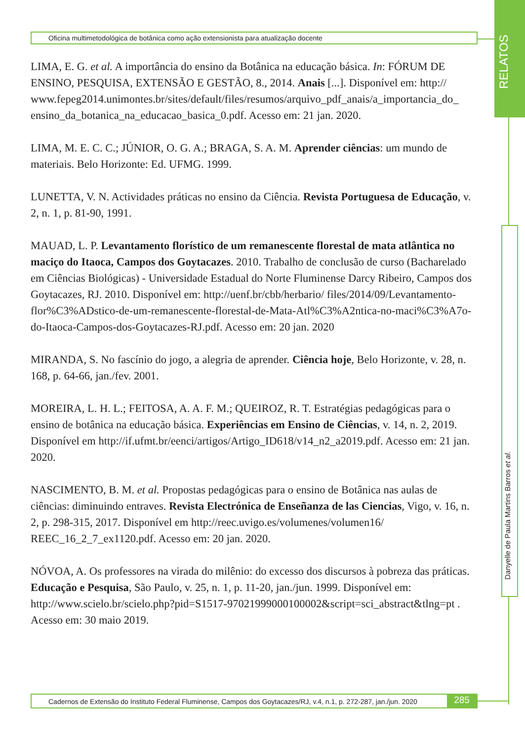Oficina multimetodológica de botânica como ação extensionista para atualização docente
RELATOS
Danyelle de Paula Martins Barros et al.
LIMA, E. G. et al. A importância do ensino da Botânica na educação básica. In: FÓRUM DE ENSINO, PESQUISA, EXTENSÃO E GESTÃO, 8., 2014. Anais [...]. Disponível em: http:// www.fepeg2014.unimontes.br/sites/default/files/resumos/arquivo_pdf_anais/a_importancia_do_ ensino_da_botanica_na_educacao_basica_0.pdf. Acesso em: 21 jan. 2020.
LIMA, M. E. C. C.; JÚNIOR, O. G. A.; BRAGA, S. A. M. Aprender ciências: um mundo de materiais. Belo Horizonte: Ed. UFMG. 1999.
LUNETTA, V. N. Actividades práticas no ensino da Ciência. Revista Portuguesa de Educação, v. 2, n. 1, p. 81-90, 1991.
MAUAD, L. P. Levantamento florístico de um remanescente florestal de mata atlântica no maciço do Itaoca, Campos dos Goytacazes. 2010. Trabalho de conclusão de curso (Bacharelado em Ciências Biológicas) - Universidade Estadual do Norte Fluminense Darcy Ribeiro, Campos dos Goytacazes, RJ. 2010. Disponível em: http://uenf.br/cbb/herbario/ files/2014/09/Levantamento-flor%C3%ADstico-de-um-remanescente-florestal-de-Mata-Atl%C3%A2ntica-no-maci%C3%A7o-do-Itaoca-Campos-dos-Goytacazes-RJ.pdf. Acesso em: 20 jan. 2020
MIRANDA, S. No fascínio do jogo, a alegria de aprender. Ciência hoje, Belo Horizonte, v. 28, n. 168, p. 64-66, jan./fev. 2001.
MOREIRA, L. H. L.; FEITOSA, A. A. F. M.; QUEIROZ, R. T. Estratégias pedagógicas para o ensino de botânica na educação básica. Experiências em Ensino de Ciências, v. 14, n. 2, 2019. Disponível em http://if.ufmt.br/eenci/artigos/Artigo_ID618/v14_n2_a2019.pdf. Acesso em: 21 jan. 2020.
NASCIMENTO, B. M. et al. Propostas pedagógicas para o ensino de Botânica nas aulas de ciências: diminuindo entraves. Revista Electrónica de Enseñanza de las Ciencias, Vigo, v. 16, n. 2, p. 298-315, 2017. Disponível em http://reec.uvigo.es/volumenes/volumen16/ REEC_16_2_7_ex1120.pdf. Acesso em: 20 jan. 2020.
NÓVOA, A. Os professores na virada do milênio: do excesso dos discursos à pobreza das práticas. Educação e Pesquisa, São Paulo, v. 25, n. 1, p. 11-20, jan./jun. 1999. Disponível em: http://www.scielo.br/scielo.php?pid=S1517-97021999000100002&script=sci_abstract&tlng=pt . Acesso em: 30 maio 2019.
Cadernos de Extensão do Instituto Federal Fluminense, Campos dos Goytacazes/RJ, v.4, n.1, p. 272-287, jan./jun. 2020 285